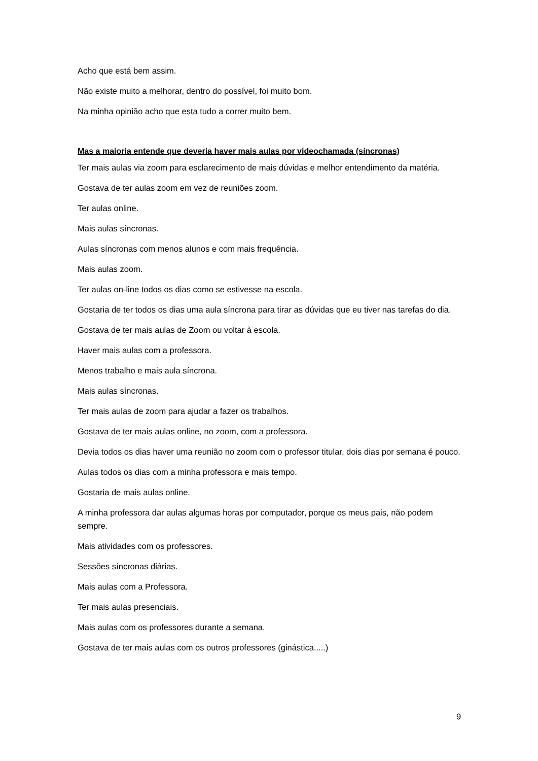Acho que está bem assim.
Não existe muito a melhorar, dentro do possível, foi muito bom.
Na minha opinião acho que esta tudo a correr muito bem.
Mas a maioria entende que deveria haver mais aulas por videochamada (síncronas)
Ter mais aulas via zoom para esclarecimento de mais dúvidas e melhor entendimento da matéria.
Gostava de ter aulas zoom em vez de reuniões zoom.
Ter aulas online.
Mais aulas síncronas.
Aulas síncronas com menos alunos e com mais frequência.
Mais aulas zoom.
Ter aulas on-line todos os dias como se estivesse na escola.
Gostaria de ter todos os dias uma aula síncrona para tirar as dúvidas que eu tiver nas tarefas do dia.
Gostava de ter mais aulas de Zoom ou voltar à escola.
Haver mais aulas com a professora.
Menos trabalho e mais aula síncrona.
Mais aulas síncronas.
Ter mais aulas de zoom para ajudar a fazer os trabalhos.
Gostava de ter mais aulas online, no zoom, com a professora.
Devia todos os dias haver uma reunião no zoom com o professor titular, dois dias por semana é pouco.
Aulas todos os dias com a minha professora e mais tempo.
Gostaria de mais aulas online.
A minha professora dar aulas algumas horas por computador, porque os meus pais, não podem sempre.
Mais atividades com os professores.
Sessões síncronas diárias.
Mais aulas com a Professora.
Ter mais aulas presenciais.
Mais aulas com os professores durante a semana.
Gostava de ter mais aulas com os outros professores (ginástica.....)
9